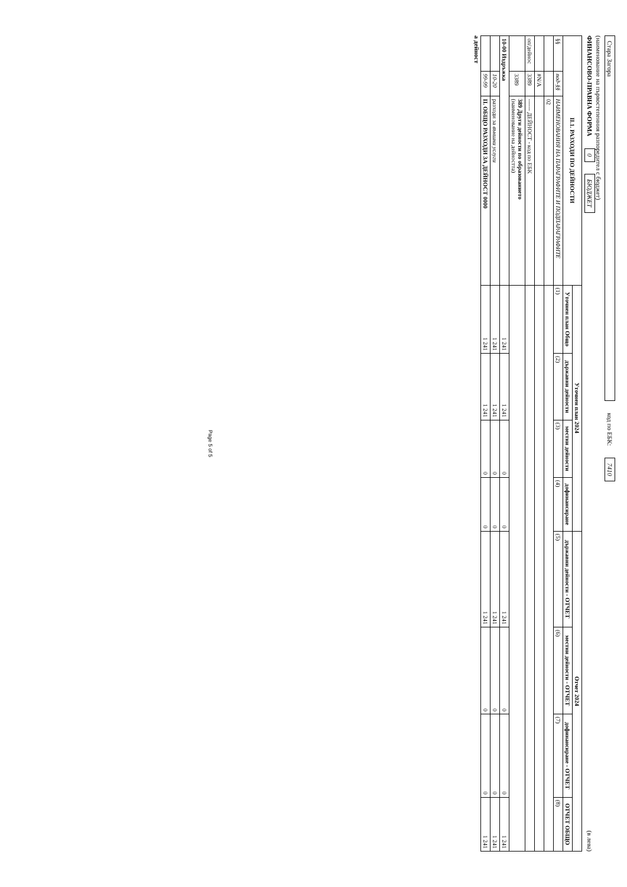Стара Загора код по ЕБК: 7410
(наименование на първостепенния разпоредител с бюджет)
ФИНАНСОВО-ПРАВНА ФОРМА 0 БЮДЖЕТ (в лева)
| II.1. РАЗХОДИ ПО ДЕЙНОСТИ | | | Уточнен план 2024 | | | | Отчет 2024 | | | |
| --- | --- | --- | --- | --- | --- | --- | --- | --- | --- | --- |
| | | | Уточнен план Общо | държавни дейности | местни дейности | дофинансиране | държавни дейности - ОТЧЕТ | местни дейности - ОТЧЕТ | дофинансиране - ОТЧЕТ | ОТЧЕТ ОБЩО |
| §§ | под-§§ | НАИМЕНОВАНИЯ НА ПАРАГРАФИТЕ И ПОДПАРАГРАФИТЕ | (1) | (2) | (3) | (4) | (5) | (6) | (7) | (8) |
| | | 02 | | | | | | | | |
| | #N/A | | | | | | | | | |
| оп/дейнос | 3389 | ------ ДЕЙНОСТ - код по ЕБК | | | | | | | | |
| | 3389 | 389 Други дейности по образованието (наименование на дейността) | | | | | | | | |
| 10-00 Издръжка | | | 1 241 | 1 241 | 0 | 0 | 1 241 | 0 | 0 | 1 241 |
| | 10-20 | разходи за външни услуги | 1 241 | 1 241 | 0 | 0 | 1 241 | 0 | 0 | 1 241 |
| | 99-99 | II. ОБЩО РАЗХОДИ ЗА ДЕЙНОСТ 0000 | 1 241 | 1 241 | 0 | 0 | 1 241 | 0 | 0 | 1 241 |
а дейност
Page 5 of 5